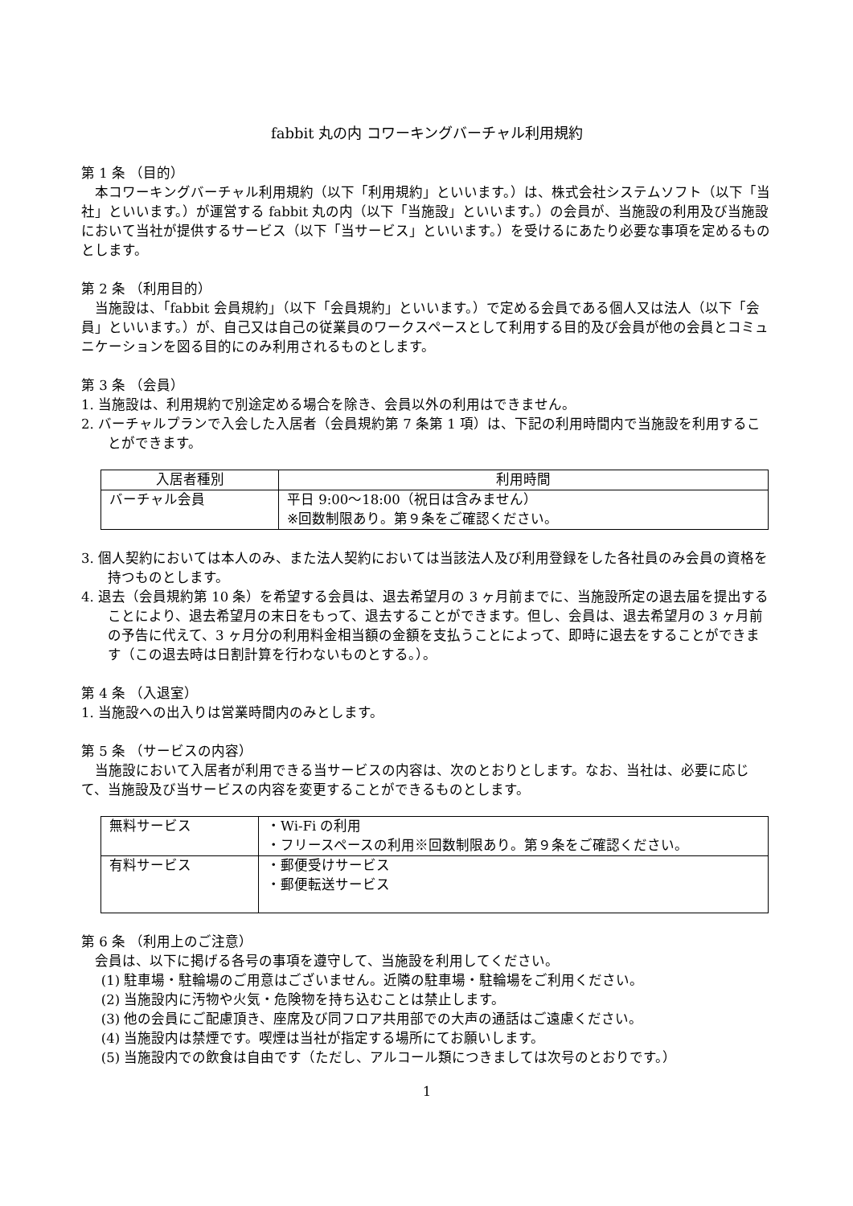fabbit 丸の内 コワーキングバーチャル利用規約
第 1 条 （目的）
本コワーキングバーチャル利用規約（以下「利用規約」といいます。）は、株式会社システムソフト（以下「当社」といいます。）が運営する fabbit 丸の内（以下「当施設」といいます。）の会員が、当施設の利用及び当施設において当社が提供するサービス（以下「当サービス」といいます。）を受けるにあたり必要な事項を定めるものとします。
第 2 条 （利用目的）
当施設は、「fabbit 会員規約」（以下「会員規約」といいます。）で定める会員である個人又は法人（以下「会員」といいます。）が、自己又は自己の従業員のワークスペースとして利用する目的及び会員が他の会員とコミュニケーションを図る目的にのみ利用されるものとします。
第 3 条 （会員）
1. 当施設は、利用規約で別途定める場合を除き、会員以外の利用はできません。
2. バーチャルプランで入会した入居者（会員規約第 7 条第 1 項）は、下記の利用時間内で当施設を利用することができます。
| 入居者種別 | 利用時間 |
| --- | --- |
| バーチャル会員 | 平日 9:00～18:00（祝日は含みません） ※回数制限あり。第９条をご確認ください。 |
3. 個人契約においては本人のみ、また法人契約においては当該法人及び利用登録をした各社員のみ会員の資格を持つものとします。
4. 退去（会員規約第 10 条）を希望する会員は、退去希望月の 3 ヶ月前までに、当施設所定の退去届を提出することにより、退去希望月の末日をもって、退去することができます。但し、会員は、退去希望月の 3 ヶ月前の予告に代えて、3 ヶ月分の利用料金相当額の金額を支払うことによって、即時に退去をすることができます（この退去時は日割計算を行わないものとする。）。
第 4 条 （入退室）
1. 当施設への出入りは営業時間内のみとします。
第 5 条 （サービスの内容）
当施設において入居者が利用できる当サービスの内容は、次のとおりとします。なお、当社は、必要に応じて、当施設及び当サービスの内容を変更することができるものとします。
| 無料サービス | ・Wi-Fi の利用 ・フリースペースの利用※回数制限あり。第９条をご確認ください。 |
| 有料サービス | ・郵便受けサービス ・郵便転送サービス |
第 6 条 （利用上のご注意）
会員は、以下に掲げる各号の事項を遵守して、当施設を利用してください。
(1) 駐車場・駐輪場のご用意はございません。近隣の駐車場・駐輪場をご利用ください。
(2) 当施設内に汚物や火気・危険物を持ち込むことは禁止します。
(3) 他の会員にご配慮頂き、座席及び同フロア共用部での大声の通話はご遠慮ください。
(4) 当施設内は禁煙です。喫煙は当社が指定する場所にてお願いします。
(5) 当施設内での飲食は自由です（ただし、アルコール類につきましては次号のとおりです。）
1